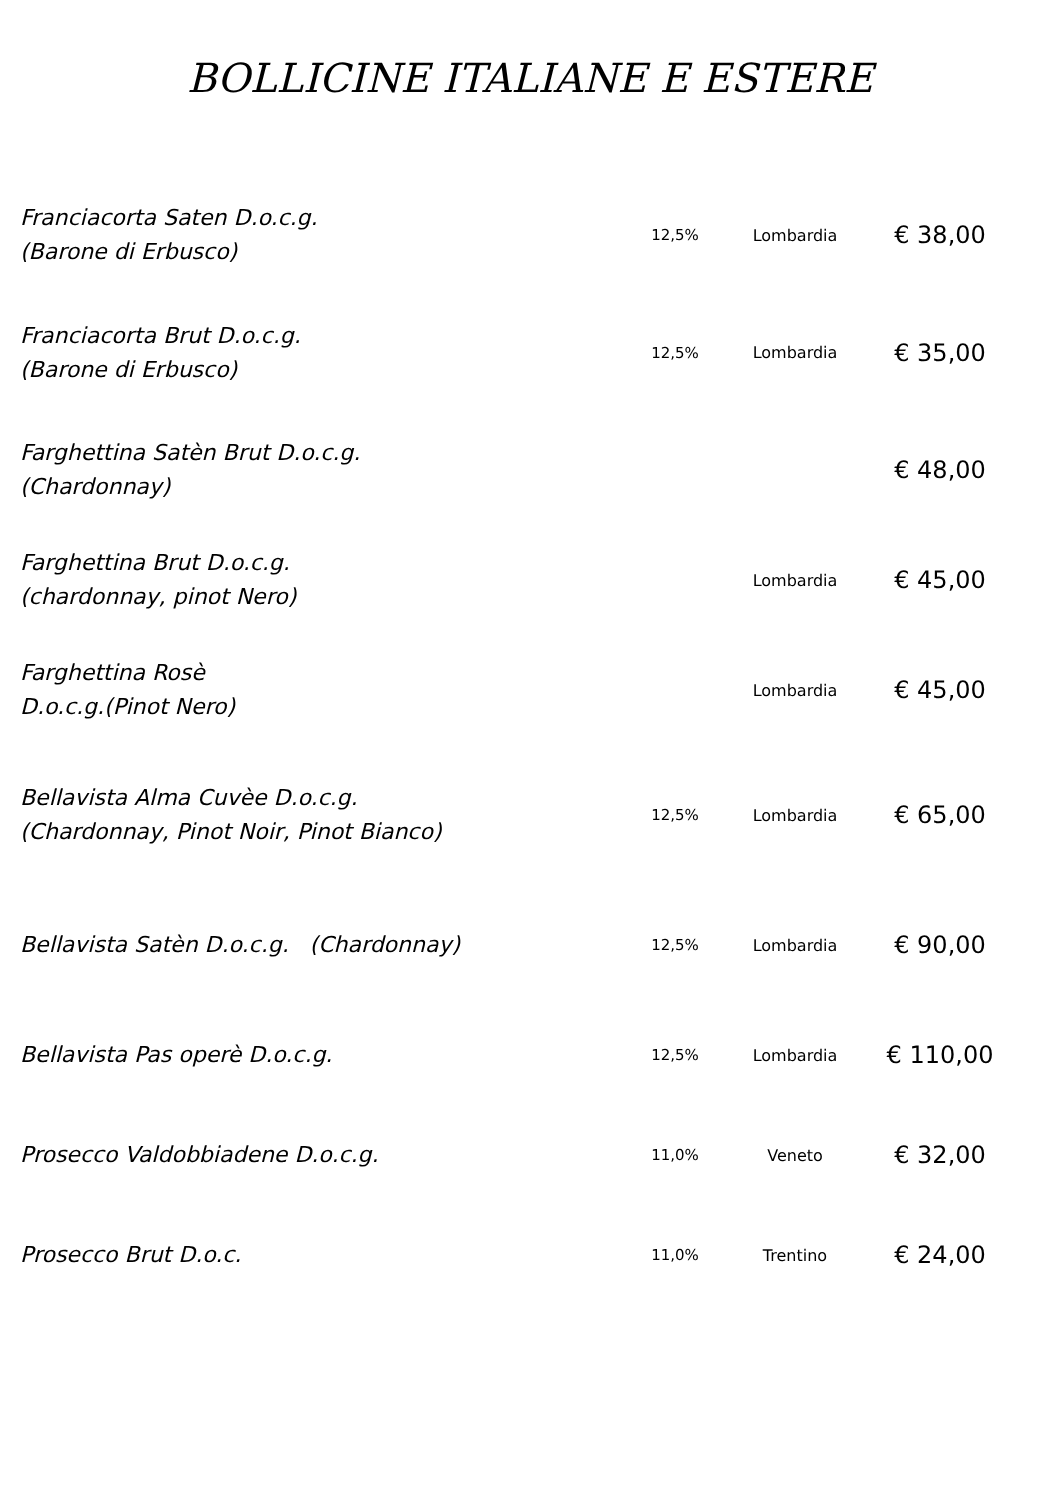BOLLICINE ITALIANE E ESTERE
| Franciacorta Saten D.o.c.g. (Barone di Erbusco) | 12,5% | Lombardia | € 38,00 |
| Franciacorta Brut D.o.c.g. (Barone di Erbusco) | 12,5% | Lombardia | € 35,00 |
| Farghettina Satèn Brut D.o.c.g. (Chardonnay) | | | € 48,00 |
| Farghettina Brut D.o.c.g. (chardonnay, pinot Nero) | | Lombardia | € 45,00 |
| Farghettina Rosè D.o.c.g.(Pinot Nero) | | Lombardia | € 45,00 |
| Bellavista Alma Cuvèe D.o.c.g. (Chardonnay, Pinot Noir, Pinot Bianco) | 12,5% | Lombardia | € 65,00 |
| Bellavista Satèn D.o.c.g. (Chardonnay) | 12,5% | Lombardia | € 90,00 |
| Bellavista Pas operè D.o.c.g. | 12,5% | Lombardia | € 110,00 |
| Prosecco Valdobbiadene D.o.c.g. | 11,0% | Veneto | € 32,00 |
| Prosecco Brut D.o.c. | 11,0% | Trentino | € 24,00 |